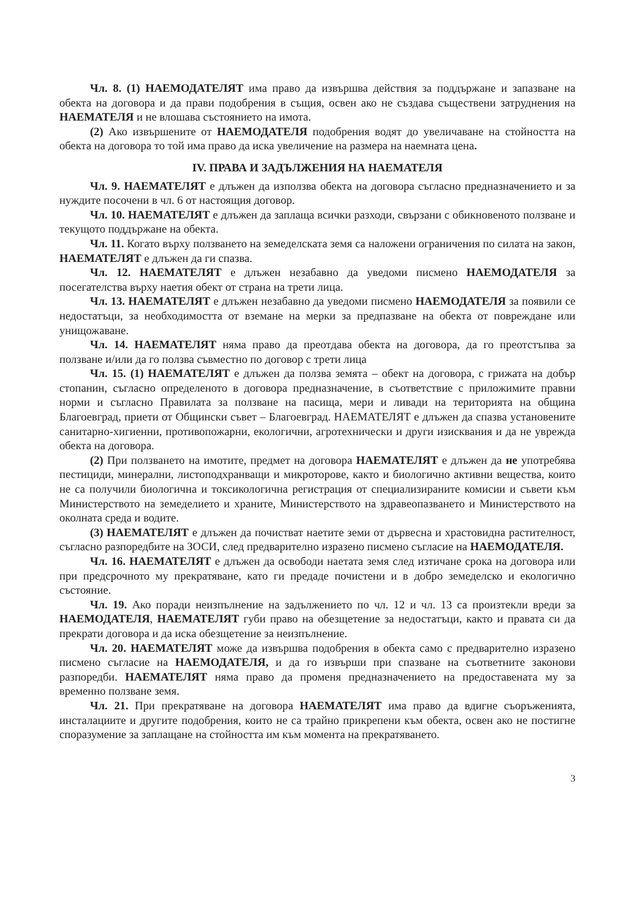Чл. 8. (1) НАЕМОДАТЕЛЯТ има право да извършва действия за поддържане и запазване на обекта на договора и да прави подобрения в същия, освен ако не създава съществени затруднения на НАЕМАТЕЛЯ и не влошава състоянието на имота.
(2) Ако извършените от НАЕМОДАТЕЛЯ подобрения водят до увеличаване на стойността на обекта на договора то той има право да иска увеличение на размера на наемната цена.
IV. ПРАВА И ЗАДЪЛЖЕНИЯ НА НАЕМАТЕЛЯ
Чл. 9. НАЕМАТЕЛЯТ е длъжен да използва обекта на договора съгласно предназначението и за нуждите посочени в чл. 6 от настоящия договор.
Чл. 10. НАЕМАТЕЛЯТ е длъжен да заплаща всички разходи, свързани с обикновеното ползване и текущото поддържане на обекта.
Чл. 11. Когато върху ползването на земеделската земя са наложени ограничения по силата на закон, НАЕМАТЕЛЯТ е длъжен да ги спазва.
Чл. 12. НАЕМАТЕЛЯТ е длъжен незабавно да уведоми писмено НАЕМОДАТЕЛЯ за посегателства върху наетия обект от страна на трети лица.
Чл. 13. НАЕМАТЕЛЯТ е длъжен незабавно да уведоми писмено НАЕМОДАТЕЛЯ за появили се недостатъци, за необходимостта от вземане на мерки за предпазване на обекта от повреждане или унищожаване.
Чл. 14. НАЕМАТЕЛЯТ няма право да преотдава обекта на договора, да го преотстъпва за ползване и/или да го ползва съвместно по договор с трети лица
Чл. 15. (1) НАЕМАТЕЛЯТ е длъжен да ползва земята – обект на договора, с грижата на добър стопанин, съгласно определеното в договора предназначение, в съответствие с приложимите правни норми и съгласно Правилата за ползване на пасища, мери и ливади на територията на община Благоевград, приети от Общински съвет – Благоевград. НАЕМАТЕЛЯТ е длъжен да спазва установените санитарно-хигиенни, противопожарни, екологични, агротехнически и други изисквания и да не уврежда обекта на договора.
(2) При ползването на имотите, предмет на договора НАЕМАТЕЛЯТ е длъжен да не употребява пестициди, минерални, листоподхранващи и микроторове, както и биологично активни вещества, които не са получили биологична и токсикологична регистрация от специализираните комисии и съвети към Министерството на земеделието и храните, Министерството на здравеопазването и Министерството на околната среда и водите.
(3) НАЕМАТЕЛЯТ е длъжен да почистват наетите земи от дървесна и храстовидна растителност, съгласно разпоредбите на ЗОСИ, след предварително изразено писмено съгласие на НАЕМОДАТЕЛЯ.
Чл. 16. НАЕМАТЕЛЯТ е длъжен да освободи наетата земя след изтичане срока на договора или при предсрочното му прекратяване, като ги предаде почистени и в добро земеделско и екологично състояние.
Чл. 19. Ако поради неизпълнение на задължението по чл. 12 и чл. 13 са произтекли вреди за НАЕМОДАТЕЛЯ, НАЕМАТЕЛЯТ губи право на обезщетение за недостатъци, както и правата си да прекрати договора и да иска обезщетение за неизпълнение.
Чл. 20. НАЕМАТЕЛЯТ може да извършва подобрения в обекта само с предварително изразено писмено съгласие на НАЕМОДАТЕЛЯ, и да го извърши при спазване на съответните законови разпоредби. НАЕМАТЕЛЯТ няма право да променя предназначението на предоставената му за временно ползване земя.
Чл. 21. При прекратяване на договора НАЕМАТЕЛЯТ има право да вдигне съоръженията, инсталациите и другите подобрения, които не са трайно прикрепени към обекта, освен ако не постигне споразумение за заплащане на стойността им към момента на прекратяването.
3